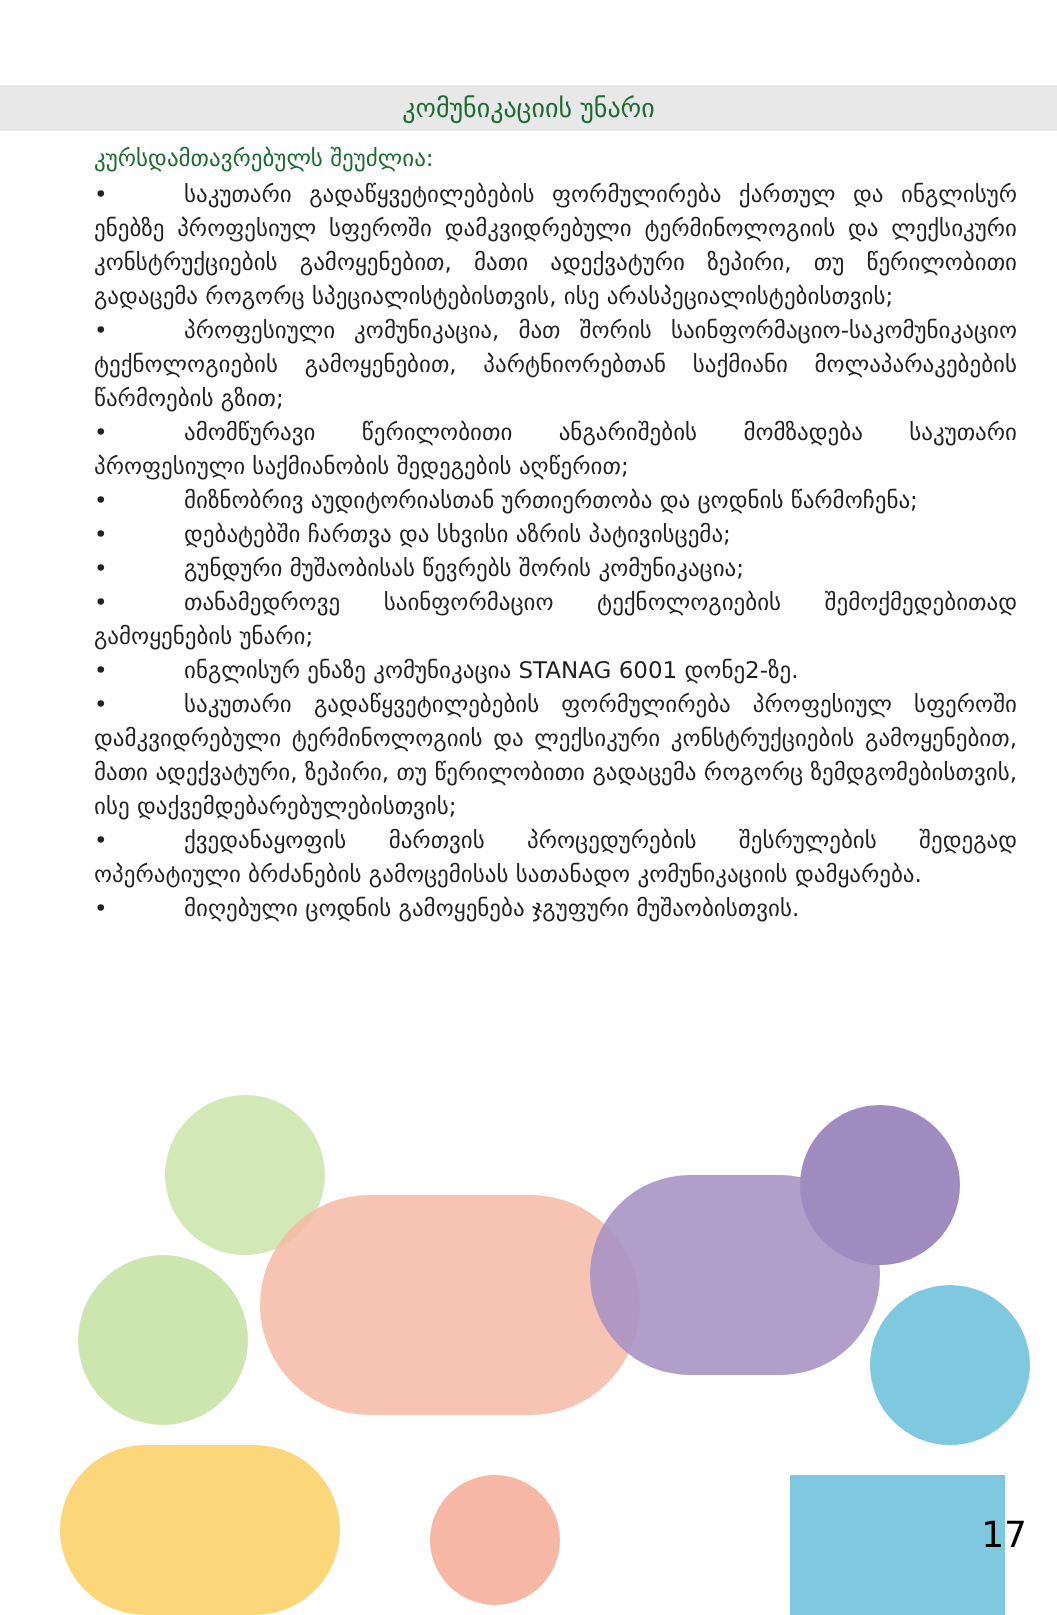კომუნიკაციის უნარი
კურსდამთავრებულს შეუძლია:
• საკუთარი გადაწყვეტილებების ფორმულირება ქართულ და ინგლისურ ენებზე პროფესიულ სფეროში დამკვიდრებული ტერმინოლოგიის და ლექსიკური კონსტრუქციების გამოყენებით, მათი ადექვატური ზეპირი, თუ წერილობითი გადაცემა როგორც სპეციალისტებისთვის, ისე არასპეციალისტებისთვის;
• პროფესიული კომუნიკაცია, მათ შორის საინფორმაციო-საკომუნიკაციო ტექნოლოგიების გამოყენებით, პარტნიორებთან საქმიანი მოლაპარაკებების წარმოების გზით;
• ამომწურავი წერილობითი ანგარიშების მომზადება საკუთარი პროფესიული საქმიანობის შედეგების აღწერით;
• მიზნობრივ აუდიტორიასთან ურთიერთობა და ცოდნის წარმოჩენა;
• დებატებში ჩართვა და სხვისი აზრის პატივისცემა;
• გუნდური მუშაობისას წევრებს შორის კომუნიკაცია;
• თანამედროვე საინფორმაციო ტექნოლოგიების შემოქმედებითად გამოყენების უნარი;
• ინგლისურ ენაზე კომუნიკაცია STANAG 6001 დონე2-ზე.
• საკუთარი გადაწყვეტილებების ფორმულირება პროფესიულ სფეროში დამკვიდრებული ტერმინოლოგიის და ლექსიკური კონსტრუქციების გამოყენებით, მათი ადექვატური, ზეპირი, თუ წერილობითი გადაცემა როგორც ზემდგომებისთვის, ისე დაქვემდებარებულებისთვის;
• ქვედანაყოფის მართვის პროცედურების შესრულების შედეგად ოპერატიული ბრძანების გამოცემისას სათანადო კომუნიკაციის დამყარება.
• მიღებული ცოდნის გამოყენება ჯგუფური მუშაობისთვის.
17